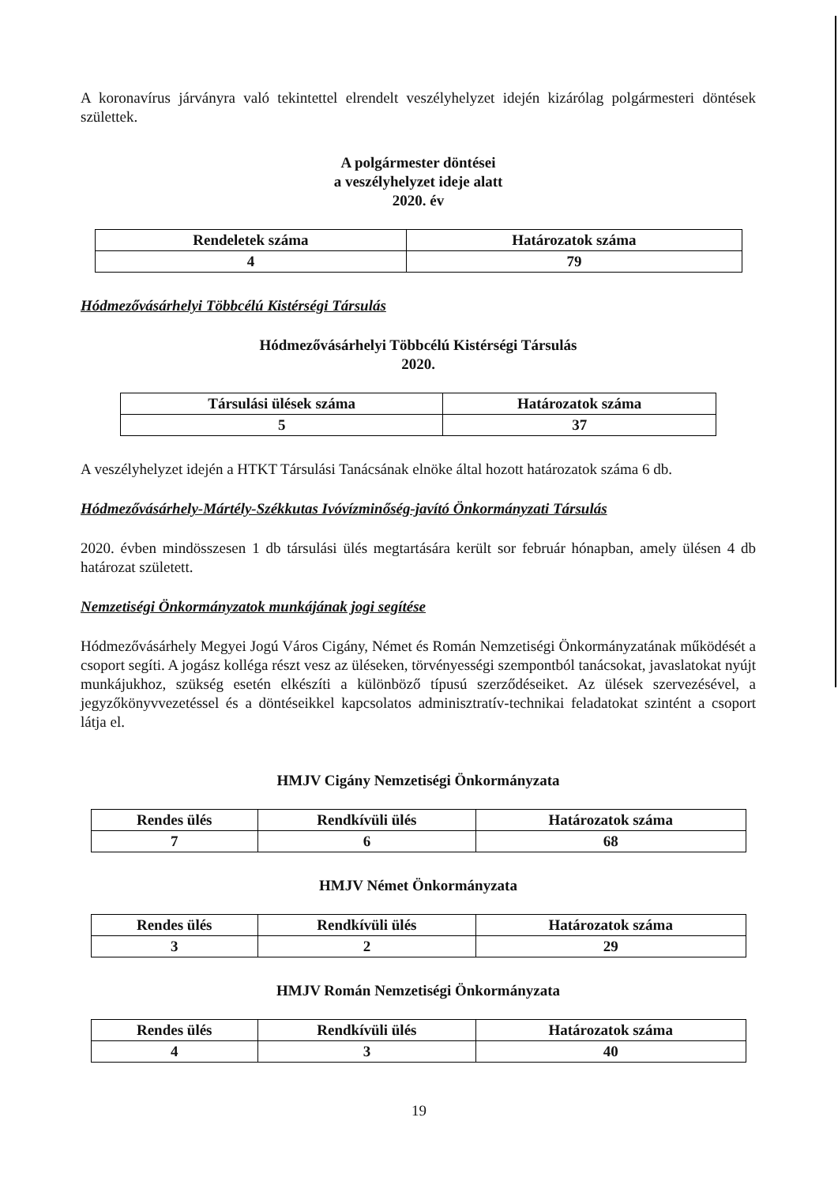A koronavírus járványra való tekintettel elrendelt veszélyhelyzet idején kizárólag polgármesteri döntések születtek.
A polgármester döntései
a veszélyhelyzet ideje alatt
2020. év
| Rendeletek száma | Határozatok száma |
| --- | --- |
| 4 | 79 |
Hódmezővásárhelyi Többcélú Kistérségi Társulás
Hódmezővásárhelyi Többcélú Kistérségi Társulás
2020.
| Társulási ülések száma | Határozatok száma |
| --- | --- |
| 5 | 37 |
A veszélyhelyzet idején a HTKT Társulási Tanácsának elnöke által hozott határozatok száma 6 db.
Hódmezővásárhely-Mártély-Székkutas Ivóvízminőség-javító Önkormányzati Társulás
2020. évben mindösszesen 1 db társulási ülés megtartására került sor február hónapban, amely ülésen 4 db határozat született.
Nemzetiségi Önkormányzatok munkájának jogi segítése
Hódmezővásárhely Megyei Jogú Város Cigány, Német és Román Nemzetiségi Önkormányzatának működését a csoport segíti. A jogász kolléga részt vesz az üléseken, törvényességi szempontból tanácsokat, javaslatokat nyújt munkájukhoz, szükség esetén elkészíti a különböző típusú szerződéseiket. Az ülések szervezésével, a jegyzőkönyvvezetéssel és a döntéseikkel kapcsolatos adminisztratív-technikai feladatokat szintént a csoport látja el.
HMJV Cigány Nemzetiségi Önkormányzata
| Rendes ülés | Rendkívüli ülés | Határozatok száma |
| --- | --- | --- |
| 7 | 6 | 68 |
HMJV Német Önkormányzata
| Rendes ülés | Rendkívüli ülés | Határozatok száma |
| --- | --- | --- |
| 3 | 2 | 29 |
HMJV Román Nemzetiségi Önkormányzata
| Rendes ülés | Rendkívüli ülés | Határozatok száma |
| --- | --- | --- |
| 4 | 3 | 40 |
19